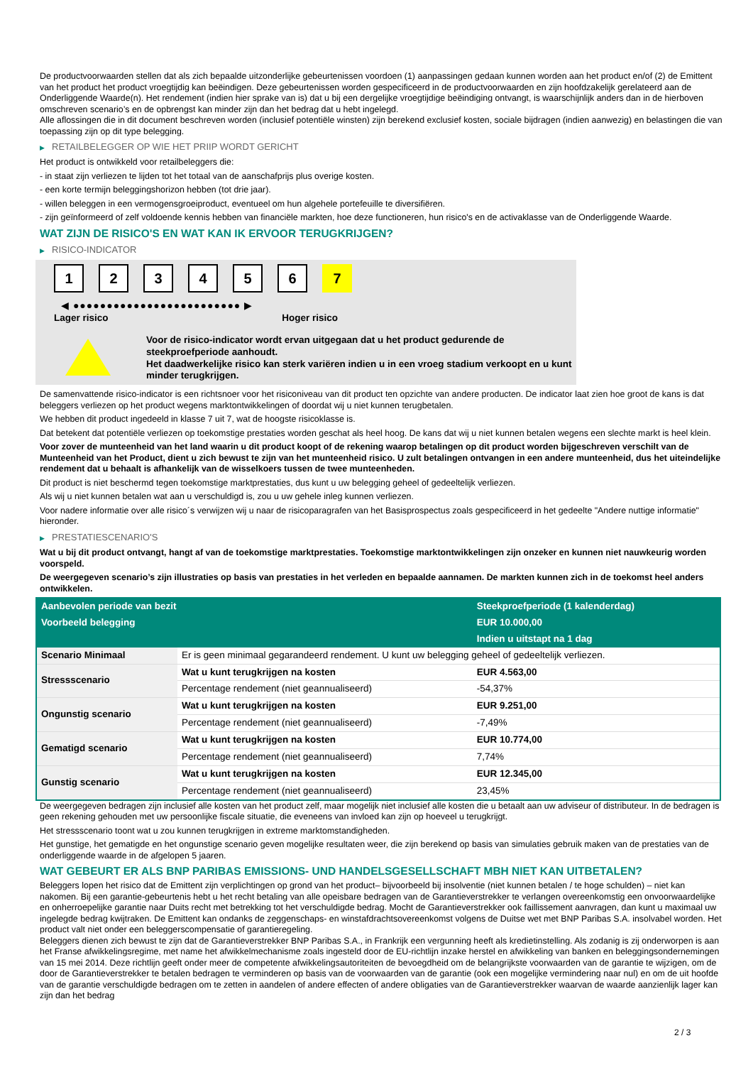De productvoorwaarden stellen dat als zich bepaalde uitzonderlijke gebeurtenissen voordoen (1) aanpassingen gedaan kunnen worden aan het product en/of (2) de Emittent van het product het product vroegtijdig kan beëindigen. Deze gebeurtenissen worden gespecificeerd in de productvoorwaarden en zijn hoofdzakelijk gerelateerd aan de Onderliggende Waarde(n). Het rendement (indien hier sprake van is) dat u bij een dergelijke vroegtijdige beëindiging ontvangt, is waarschijnlijk anders dan in de hierboven omschreven scenario’s en de opbrengst kan minder zijn dan het bedrag dat u hebt ingelegd.
Alle aflossingen die in dit document beschreven worden (inclusief potentiële winsten) zijn berekend exclusief kosten, sociale bijdragen (indien aanwezig) en belastingen die van toepassing zijn op dit type belegging.
▶ RETAILBELEGGER OP WIE HET PRIIP WORDT GERICHT
Het product is ontwikkeld voor retailbeleggers die:
- in staat zijn verliezen te lijden tot het totaal van de aanschafprijs plus overige kosten.
- een korte termijn beleggingshorizon hebben (tot drie jaar).
- willen beleggen in een vermogensgroeiproduct, eventueel om hun algehele portefeuille te diversifiëren.
- zijn geïnformeerd of zelf voldoende kennis hebben van financiële markten, hoe deze functioneren, hun risico's en de activaklasse van de Onderliggende Waarde.
WAT ZIJN DE RISICO'S EN WAT KAN IK ERVOOR TERUGKRIJGEN?
▶ RISICO-INDICATOR
1 2 3 4 5 6 7
◀ ●●●●●●●●●●●●●●●●●●●●●●●●● ▶
Lager risico Hoger risico
Voor de risico-indicator wordt ervan uitgegaan dat u het product gedurende de steekproefperiode aanhoudt.
Het daadwerkelijke risico kan sterk variëren indien u in een vroeg stadium verkoopt en u kunt minder terugkrijgen.
De samenvattende risico-indicator is een richtsnoer voor het risiconiveau van dit product ten opzichte van andere producten. De indicator laat zien hoe groot de kans is dat beleggers verliezen op het product wegens marktontwikkelingen of doordat wij u niet kunnen terugbetalen.
We hebben dit product ingedeeld in klasse 7 uit 7, wat de hoogste risicoklasse is.
Dat betekent dat potentiële verliezen op toekomstige prestaties worden geschat als heel hoog. De kans dat wij u niet kunnen betalen wegens een slechte markt is heel klein.
Voor zover de munteenheid van het land waarin u dit product koopt of de rekening waarop betalingen op dit product worden bijgeschreven verschilt van de Munteenheid van het Product, dient u zich bewust te zijn van het munteenheid risico. U zult betalingen ontvangen in een andere munteenheid, dus het uiteindelijke rendement dat u behaalt is afhankelijk van de wisselkoers tussen de twee munteenheden.
Dit product is niet beschermd tegen toekomstige marktprestaties, dus kunt u uw belegging geheel of gedeeltelijk verliezen.
Als wij u niet kunnen betalen wat aan u verschuldigd is, zou u uw gehele inleg kunnen verliezen.
Voor nadere informatie over alle risico´s verwijzen wij u naar de risicoparagrafen van het Basisprospectus zoals gespecificeerd in het gedeelte "Andere nuttige informatie" hieronder.
▶ PRESTATIESCENARIO'S
Wat u bij dit product ontvangt, hangt af van de toekomstige marktprestaties. Toekomstige marktontwikkelingen zijn onzeker en kunnen niet nauwkeurig worden voorspeld.
De weergegeven scenario’s zijn illustraties op basis van prestaties in het verleden en bepaalde aannamen. De markten kunnen zich in de toekomst heel anders ontwikkelen.
| Aanbevolen periode van bezit | | Steekproefperiode (1 kalenderdag) |
| --- | --- | --- |
| Voorbeeld belegging | | EUR 10.000,00 |
| | | Indien u uitstapt na 1 dag |
| Scenario Minimaal | Er is geen minimaal gegarandeerd rendement. U kunt uw belegging geheel of gedeeltelijk verliezen. | |
| Stressscenario | Wat u kunt terugkrijgen na kosten | EUR 4.563,00 |
| | Percentage rendement (niet geannualiseerd) | -54,37% |
| Ongunstig scenario | Wat u kunt terugkrijgen na kosten | EUR 9.251,00 |
| | Percentage rendement (niet geannualiseerd) | -7,49% |
| Gematigd scenario | Wat u kunt terugkrijgen na kosten | EUR 10.774,00 |
| | Percentage rendement (niet geannualiseerd) | 7,74% |
| Gunstig scenario | Wat u kunt terugkrijgen na kosten | EUR 12.345,00 |
| | Percentage rendement (niet geannualiseerd) | 23,45% |
De weergegeven bedragen zijn inclusief alle kosten van het product zelf, maar mogelijk niet inclusief alle kosten die u betaalt aan uw adviseur of distributeur. In de bedragen is geen rekening gehouden met uw persoonlijke fiscale situatie, die eveneens van invloed kan zijn op hoeveel u terugkrijgt.
Het stressscenario toont wat u zou kunnen terugkrijgen in extreme marktomstandigheden.
Het gunstige, het gematigde en het ongunstige scenario geven mogelijke resultaten weer, die zijn berekend op basis van simulaties gebruik maken van de prestaties van de onderliggende waarde in de afgelopen 5 jaaren.
WAT GEBEURT ER ALS BNP PARIBAS EMISSIONS- UND HANDELSGESELLSCHAFT MBH NIET KAN UITBETALEN?
Beleggers lopen het risico dat de Emittent zijn verplichtingen op grond van het product– bijvoorbeeld bij insolventie (niet kunnen betalen / te hoge schulden) – niet kan nakomen. Bij een garantie-gebeurtenis hebt u het recht betaling van alle opeisbare bedragen van de Garantieverstrekker te verlangen overeenkomstig een onvoorwaardelijke en onherroepelijke garantie naar Duits recht met betrekking tot het verschuldigde bedrag. Mocht de Garantieverstrekker ook faillissement aanvragen, dan kunt u maximaal uw ingelegde bedrag kwijtraken. De Emittent kan ondanks de zeggenschaps- en winstafdrachtsovereenkomst volgens de Duitse wet met BNP Paribas S.A. insolvabel worden. Het product valt niet onder een beleggerscompensatie of garantieregeling.
Beleggers dienen zich bewust te zijn dat de Garantieverstrekker BNP Paribas S.A., in Frankrijk een vergunning heeft als kredietinstelling. Als zodanig is zij onderworpen is aan het Franse afwikkelingsregime, met name het afwikkelmechanisme zoals ingesteld door de EU-richtlijn inzake herstel en afwikkeling van banken en beleggingsondernemingen van 15 mei 2014. Deze richtlijn geeft onder meer de competente afwikkelingsautoriteiten de bevoegdheid om de belangrijkste voorwaarden van de garantie te wijzigen, om de door de Garantieverstrekker te betalen bedragen te verminderen op basis van de voorwaarden van de garantie (ook een mogelijke vermindering naar nul) en om de uit hoofde van de garantie verschuldigde bedragen om te zetten in aandelen of andere effecten of andere obligaties van de Garantieverstrekker waarvan de waarde aanzienlijk lager kan zijn dan het bedrag
2 / 3